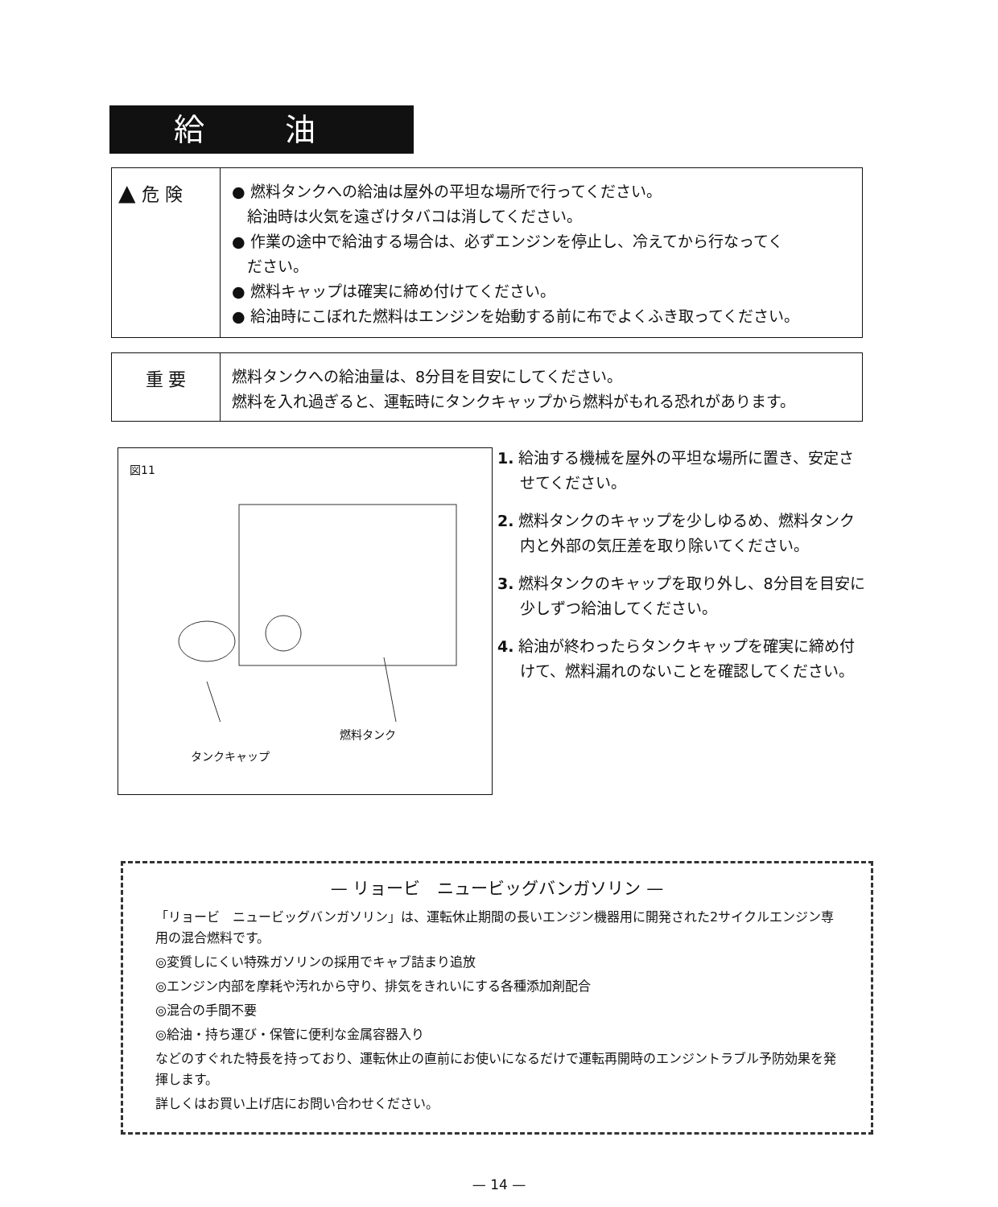給油
▲ 危 険
● 燃料タンクへの給油は屋外の平坦な場所で行ってください。
　給油時は火気を遠ざけタバコは消してください。
● 作業の途中で給油する場合は、必ずエンジンを停止し、冷えてから行なってく
　ださい。
● 燃料キャップは確実に締め付けてください。
● 給油時にこぼれた燃料はエンジンを始動する前に布でよくふき取ってください。
重 要
燃料タンクへの給油量は、8分目を目安にしてください。
燃料を入れ過ぎると、運転時にタンクキャップから燃料がもれる恐れがあります。
図11
燃料タンク
タンクキャップ
1. 給油する機械を屋外の平坦な場所に置き、安定させてください。
2. 燃料タンクのキャップを少しゆるめ、燃料タンク内と外部の気圧差を取り除いてください。
3. 燃料タンクのキャップを取り外し、8分目を目安に少しずつ給油してください。
4. 給油が終わったらタンクキャップを確実に締め付けて、燃料漏れのないことを確認してください。
— リョービ　ニュービッグバンガソリン —
「リョービ　ニュービッグバンガソリン」は、運転休止期間の長いエンジン機器用に開発された2サイクルエンジン専用の混合燃料です。
◎変質しにくい特殊ガソリンの採用でキャブ詰まり追放
◎エンジン内部を摩耗や汚れから守り、排気をきれいにする各種添加剤配合
◎混合の手間不要
◎給油・持ち運び・保管に便利な金属容器入り
などのすぐれた特長を持っており、運転休止の直前にお使いになるだけで運転再開時のエンジントラブル予防効果を発揮します。
詳しくはお買い上げ店にお問い合わせください。
— 14 —